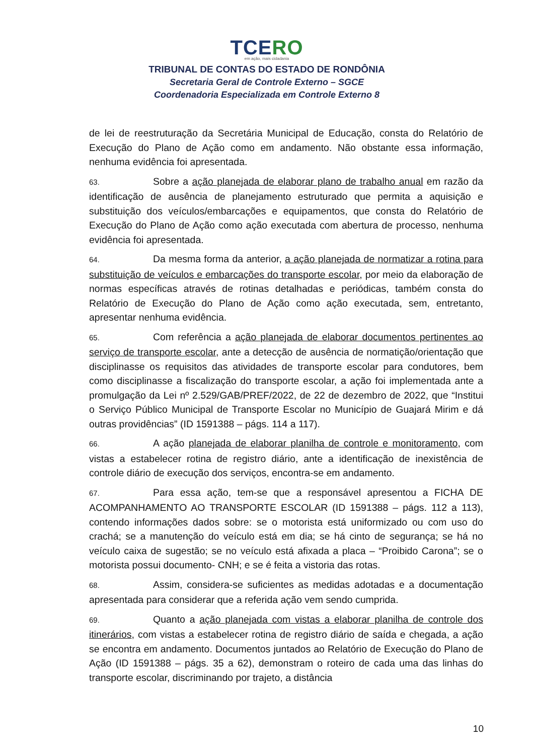TCERO
em ação, mais cidadania
TRIBUNAL DE CONTAS DO ESTADO DE RONDÔNIA
Secretaria Geral de Controle Externo – SGCE
Coordenadoria Especializada em Controle Externo 8
de lei de reestruturação da Secretária Municipal de Educação, consta do Relatório de Execução do Plano de Ação como em andamento. Não obstante essa informação, nenhuma evidência foi apresentada.
63. Sobre a ação planejada de elaborar plano de trabalho anual em razão da identificação de ausência de planejamento estruturado que permita a aquisição e substituição dos veículos/embarcações e equipamentos, que consta do Relatório de Execução do Plano de Ação como ação executada com abertura de processo, nenhuma evidência foi apresentada.
64. Da mesma forma da anterior, a ação planejada de normatizar a rotina para substituição de veículos e embarcações do transporte escolar, por meio da elaboração de normas específicas através de rotinas detalhadas e periódicas, também consta do Relatório de Execução do Plano de Ação como ação executada, sem, entretanto, apresentar nenhuma evidência.
65. Com referência a ação planejada de elaborar documentos pertinentes ao serviço de transporte escolar, ante a detecção de ausência de normatição/orientação que disciplinasse os requisitos das atividades de transporte escolar para condutores, bem como disciplinasse a fiscalização do transporte escolar, a ação foi implementada ante a promulgação da Lei nº 2.529/GAB/PREF/2022, de 22 de dezembro de 2022, que “Institui o Serviço Público Municipal de Transporte Escolar no Município de Guajará Mirim e dá outras providências” (ID 1591388 – págs. 114 a 117).
66. A ação planejada de elaborar planilha de controle e monitoramento, com vistas a estabelecer rotina de registro diário, ante a identificação de inexistência de controle diário de execução dos serviços, encontra-se em andamento.
67. Para essa ação, tem-se que a responsável apresentou a FICHA DE ACOMPANHAMENTO AO TRANSPORTE ESCOLAR (ID 1591388 – págs. 112 a 113), contendo informações dados sobre: se o motorista está uniformizado ou com uso do crachá; se a manutenção do veículo está em dia; se há cinto de segurança; se há no veículo caixa de sugestão; se no veículo está afixada a placa – “Proibido Carona”; se o motorista possui documento- CNH; e se é feita a vistoria das rotas.
68. Assim, considera-se suficientes as medidas adotadas e a documentação apresentada para considerar que a referida ação vem sendo cumprida.
69. Quanto a ação planejada com vistas a elaborar planilha de controle dos itinerários, com vistas a estabelecer rotina de registro diário de saída e chegada, a ação se encontra em andamento. Documentos juntados ao Relatório de Execução do Plano de Ação (ID 1591388 – págs. 35 a 62), demonstram o roteiro de cada uma das linhas do transporte escolar, discriminando por trajeto, a distância
10